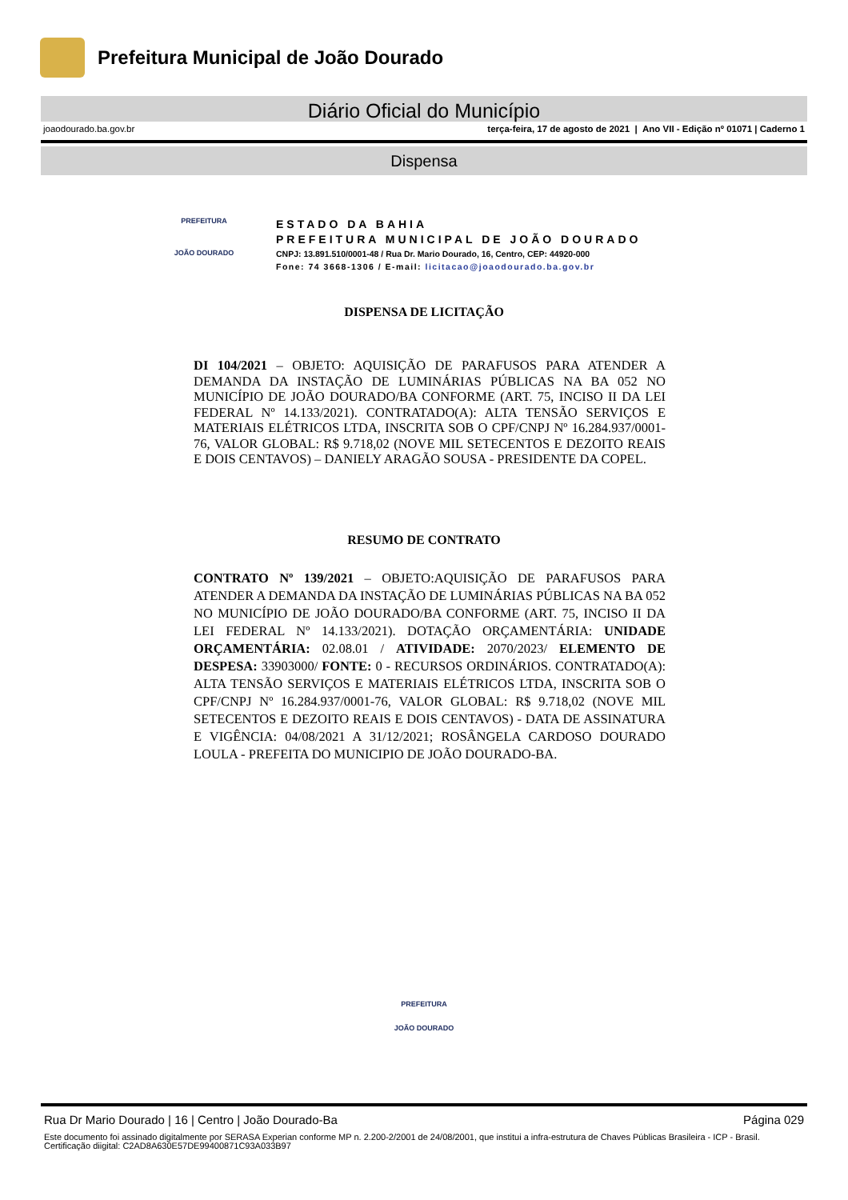Prefeitura Municipal de João Dourado
Diário Oficial do Município
joaodourado.ba.gov.br terça-feira, 17 de agosto de 2021 | Ano VII - Edição nº 01071 | Caderno 1
Dispensa
PREFEITURA
JOÃO DOURADO
ESTADO DA BAHIA
PREFEITURA MUNICIPAL DE JOÃO DOURADO
CNPJ: 13.891.510/0001-48 / Rua Dr. Mario Dourado, 16, Centro, CEP: 44920-000
Fone: 74 3668-1306 / E-mail: licitacao@joaodourado.ba.gov.br
DISPENSA DE LICITAÇÃO
DI 104/2021 – OBJETO: AQUISIÇÃO DE PARAFUSOS PARA ATENDER A DEMANDA DA INSTAÇÃO DE LUMINÁRIAS PÚBLICAS NA BA 052 NO MUNICÍPIO DE JOÃO DOURADO/BA CONFORME (ART. 75, INCISO II DA LEI FEDERAL Nº 14.133/2021). CONTRATADO(A): ALTA TENSÃO SERVIÇOS E MATERIAIS ELÉTRICOS LTDA, INSCRITA SOB O CPF/CNPJ Nº 16.284.937/0001-76, VALOR GLOBAL: R$ 9.718,02 (NOVE MIL SETECENTOS E DEZOITO REAIS E DOIS CENTAVOS) – DANIELY ARAGÃO SOUSA - PRESIDENTE DA COPEL.
RESUMO DE CONTRATO
CONTRATO Nº 139/2021 – OBJETO:AQUISIÇÃO DE PARAFUSOS PARA ATENDER A DEMANDA DA INSTAÇÃO DE LUMINÁRIAS PÚBLICAS NA BA 052 NO MUNICÍPIO DE JOÃO DOURADO/BA CONFORME (ART. 75, INCISO II DA LEI FEDERAL Nº 14.133/2021). DOTAÇÃO ORÇAMENTÁRIA: UNIDADE ORÇAMENTÁRIA: 02.08.01 / ATIVIDADE: 2070/2023/ ELEMENTO DE DESPESA: 33903000/ FONTE: 0 - RECURSOS ORDINÁRIOS. CONTRATADO(A): ALTA TENSÃO SERVIÇOS E MATERIAIS ELÉTRICOS LTDA, INSCRITA SOB O CPF/CNPJ Nº 16.284.937/0001-76, VALOR GLOBAL: R$ 9.718,02 (NOVE MIL SETECENTOS E DEZOITO REAIS E DOIS CENTAVOS) - DATA DE ASSINATURA E VIGÊNCIA: 04/08/2021 A 31/12/2021; ROSÂNGELA CARDOSO DOURADO LOULA - PREFEITA DO MUNICIPIO DE JOÃO DOURADO-BA.
PREFEITURA
JOÃO DOURADO
Rua Dr Mario Dourado | 16 | Centro | João Dourado-Ba Página 029
Este documento foi assinado digitalmente por SERASA Experian conforme MP n. 2.200-2/2001 de 24/08/2001, que institui a infra-estrutura de Chaves Públicas Brasileira - ICP - Brasil. Certificação diigital: C2AD8A630E57DE99400871C93A033B97